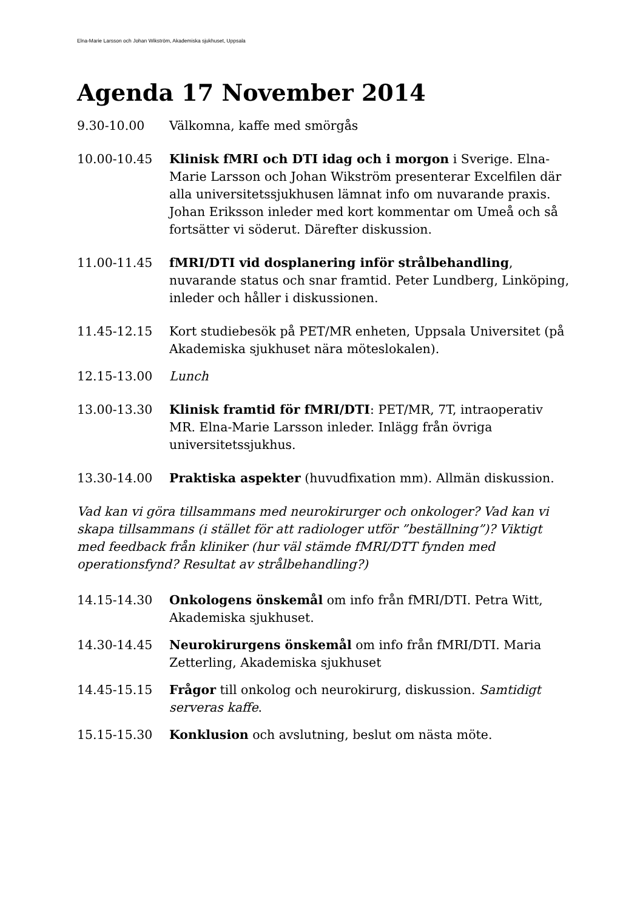Elna-Marie Larsson och Johan Wikström, Akademiska sjukhuset, Uppsala
Agenda 17 November 2014
9.30-10.00 Välkomna, kaffe med smörgås
10.00-10.45 Klinisk fMRI och DTI idag och i morgon i Sverige. Elna-Marie Larsson och Johan Wikström presenterar Excelfilen där alla universitetssjukhusen lämnat info om nuvarande praxis. Johan Eriksson inleder med kort kommentar om Umeå och så fortsätter vi söderut. Därefter diskussion.
11.00-11.45 fMRI/DTI vid dosplanering inför strålbehandling, nuvarande status och snar framtid. Peter Lundberg, Linköping, inleder och håller i diskussionen.
11.45-12.15 Kort studiebesök på PET/MR enheten, Uppsala Universitet (på Akademiska sjukhuset nära möteslokalen).
12.15-13.00 Lunch
13.00-13.30 Klinisk framtid för fMRI/DTI: PET/MR, 7T, intraoperativ MR. Elna-Marie Larsson inleder. Inlägg från övriga universitetssjukhus.
13.30-14.00 Praktiska aspekter (huvudfixation mm). Allmän diskussion.
Vad kan vi göra tillsammans med neurokirurger och onkologer? Vad kan vi skapa tillsammans (i stället för att radiologer utför ”beställning”)? Viktigt med feedback från kliniker (hur väl stämde fMRI/DTT fynden med operationsfynd? Resultat av strålbehandling?)
14.15-14.30 Onkologens önskemål om info från fMRI/DTI. Petra Witt, Akademiska sjukhuset.
14.30-14.45 Neurokirurgens önskemål om info från fMRI/DTI. Maria Zetterling, Akademiska sjukhuset
14.45-15.15 Frågor till onkolog och neurokirurg, diskussion. Samtidigt serveras kaffe.
15.15-15.30 Konklusion och avslutning, beslut om nästa möte.